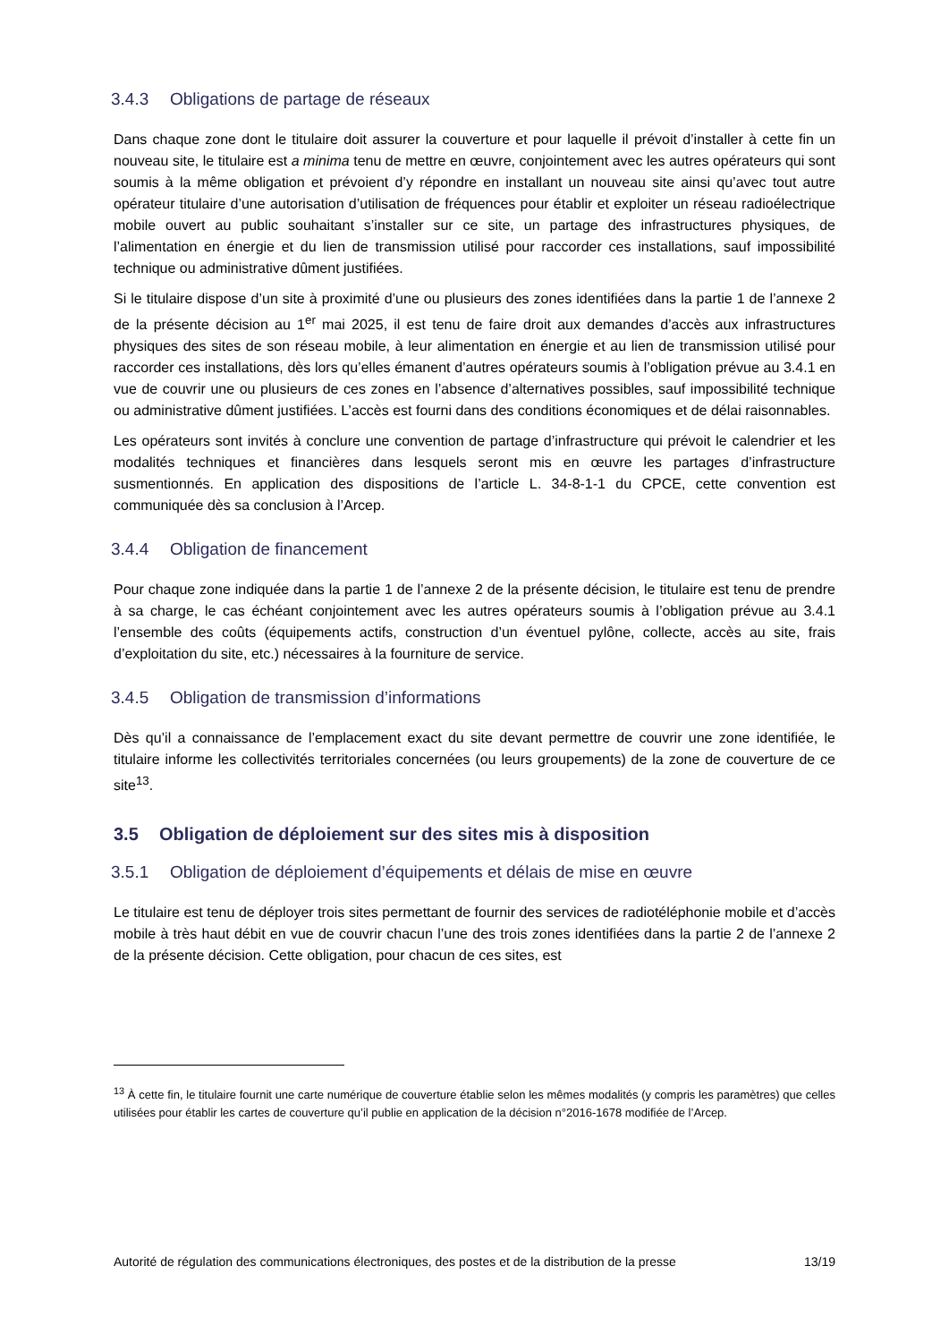3.4.3 Obligations de partage de réseaux
Dans chaque zone dont le titulaire doit assurer la couverture et pour laquelle il prévoit d’installer à cette fin un nouveau site, le titulaire est a minima tenu de mettre en œuvre, conjointement avec les autres opérateurs qui sont soumis à la même obligation et prévoient d’y répondre en installant un nouveau site ainsi qu’avec tout autre opérateur titulaire d’une autorisation d’utilisation de fréquences pour établir et exploiter un réseau radioélectrique mobile ouvert au public souhaitant s’installer sur ce site, un partage des infrastructures physiques, de l’alimentation en énergie et du lien de transmission utilisé pour raccorder ces installations, sauf impossibilité technique ou administrative dûment justifiées.
Si le titulaire dispose d’un site à proximité d’une ou plusieurs des zones identifiées dans la partie 1 de l’annexe 2 de la présente décision au 1<sup>er</sup> mai 2025, il est tenu de faire droit aux demandes d’accès aux infrastructures physiques des sites de son réseau mobile, à leur alimentation en énergie et au lien de transmission utilisé pour raccorder ces installations, dès lors qu’elles émanent d’autres opérateurs soumis à l’obligation prévue au 3.4.1 en vue de couvrir une ou plusieurs de ces zones en l’absence d’alternatives possibles, sauf impossibilité technique ou administrative dûment justifiées. L’accès est fourni dans des conditions économiques et de délai raisonnables.
Les opérateurs sont invités à conclure une convention de partage d’infrastructure qui prévoit le calendrier et les modalités techniques et financières dans lesquels seront mis en œuvre les partages d’infrastructure susmentionnés. En application des dispositions de l’article L. 34-8-1-1 du CPCE, cette convention est communiquée dès sa conclusion à l’Arcep.
3.4.4 Obligation de financement
Pour chaque zone indiquée dans la partie 1 de l’annexe 2 de la présente décision, le titulaire est tenu de prendre à sa charge, le cas échéant conjointement avec les autres opérateurs soumis à l’obligation prévue au 3.4.1 l’ensemble des coûts (équipements actifs, construction d’un éventuel pylône, collecte, accès au site, frais d’exploitation du site, etc.) nécessaires à la fourniture de service.
3.4.5 Obligation de transmission d’informations
Dès qu’il a connaissance de l’emplacement exact du site devant permettre de couvrir une zone identifiée, le titulaire informe les collectivités territoriales concernées (ou leurs groupements) de la zone de couverture de ce site<sup>13</sup>.
3.5 Obligation de déploiement sur des sites mis à disposition
3.5.1 Obligation de déploiement d’équipements et délais de mise en œuvre
Le titulaire est tenu de déployer trois sites permettant de fournir des services de radiotéléphonie mobile et d’accès mobile à très haut débit en vue de couvrir chacun l’une des trois zones identifiées dans la partie 2 de l’annexe 2 de la présente décision. Cette obligation, pour chacun de ces sites, est
<sup>13</sup> À cette fin, le titulaire fournit une carte numérique de couverture établie selon les mêmes modalités (y compris les paramètres) que celles utilisées pour établir les cartes de couverture qu’il publie en application de la décision n°2016-1678 modifiée de l’Arcep.
Autorité de régulation des communications électroniques, des postes et de la distribution de la presse 13/19